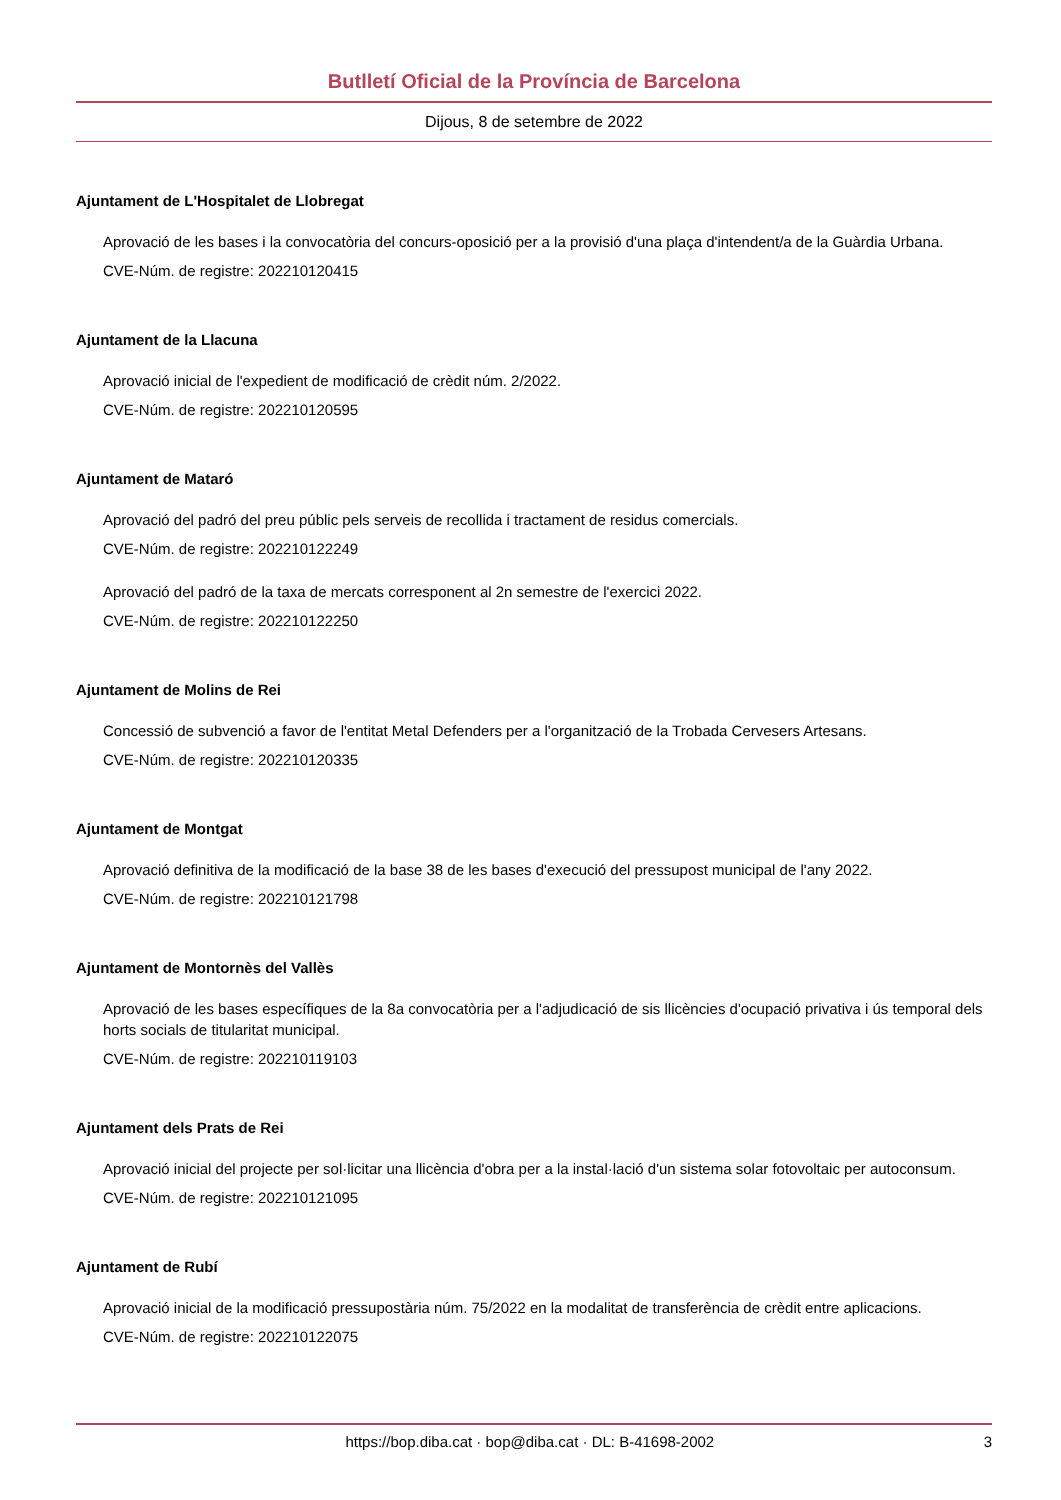Butlletí Oficial de la Província de Barcelona
Dijous, 8 de setembre de 2022
Ajuntament de L'Hospitalet de Llobregat
Aprovació de les bases i la convocatòria del concurs-oposició per a la provisió d'una plaça d'intendent/a de la Guàrdia Urbana.
CVE-Núm. de registre: 202210120415
Ajuntament de la Llacuna
Aprovació inicial de l'expedient de modificació de crèdit núm. 2/2022.
CVE-Núm. de registre: 202210120595
Ajuntament de Mataró
Aprovació del padró del preu públic pels serveis de recollida i tractament de residus comercials.
CVE-Núm. de registre: 202210122249
Aprovació del padró de la taxa de mercats corresponent al 2n semestre de l'exercici 2022.
CVE-Núm. de registre: 202210122250
Ajuntament de Molins de Rei
Concessió de subvenció a favor de l'entitat Metal Defenders per a l'organització de la Trobada Cervesers Artesans.
CVE-Núm. de registre: 202210120335
Ajuntament de Montgat
Aprovació definitiva de la modificació de la base 38 de les bases d'execució del pressupost municipal de l'any 2022.
CVE-Núm. de registre: 202210121798
Ajuntament de Montornès del Vallès
Aprovació de les bases específiques de la 8a convocatòria per a l'adjudicació de sis llicències d'ocupació privativa i ús temporal dels horts socials de titularitat municipal.
CVE-Núm. de registre: 202210119103
Ajuntament dels Prats de Rei
Aprovació inicial del projecte per sol·licitar una llicència d'obra per a la instal·lació d'un sistema solar fotovoltaic per autoconsum.
CVE-Núm. de registre: 202210121095
Ajuntament de Rubí
Aprovació inicial de la modificació pressupostària núm. 75/2022 en la modalitat de transferència de crèdit entre aplicacions.
CVE-Núm. de registre: 202210122075
https://bop.diba.cat · bop@diba.cat · DL: B-41698-2002 3